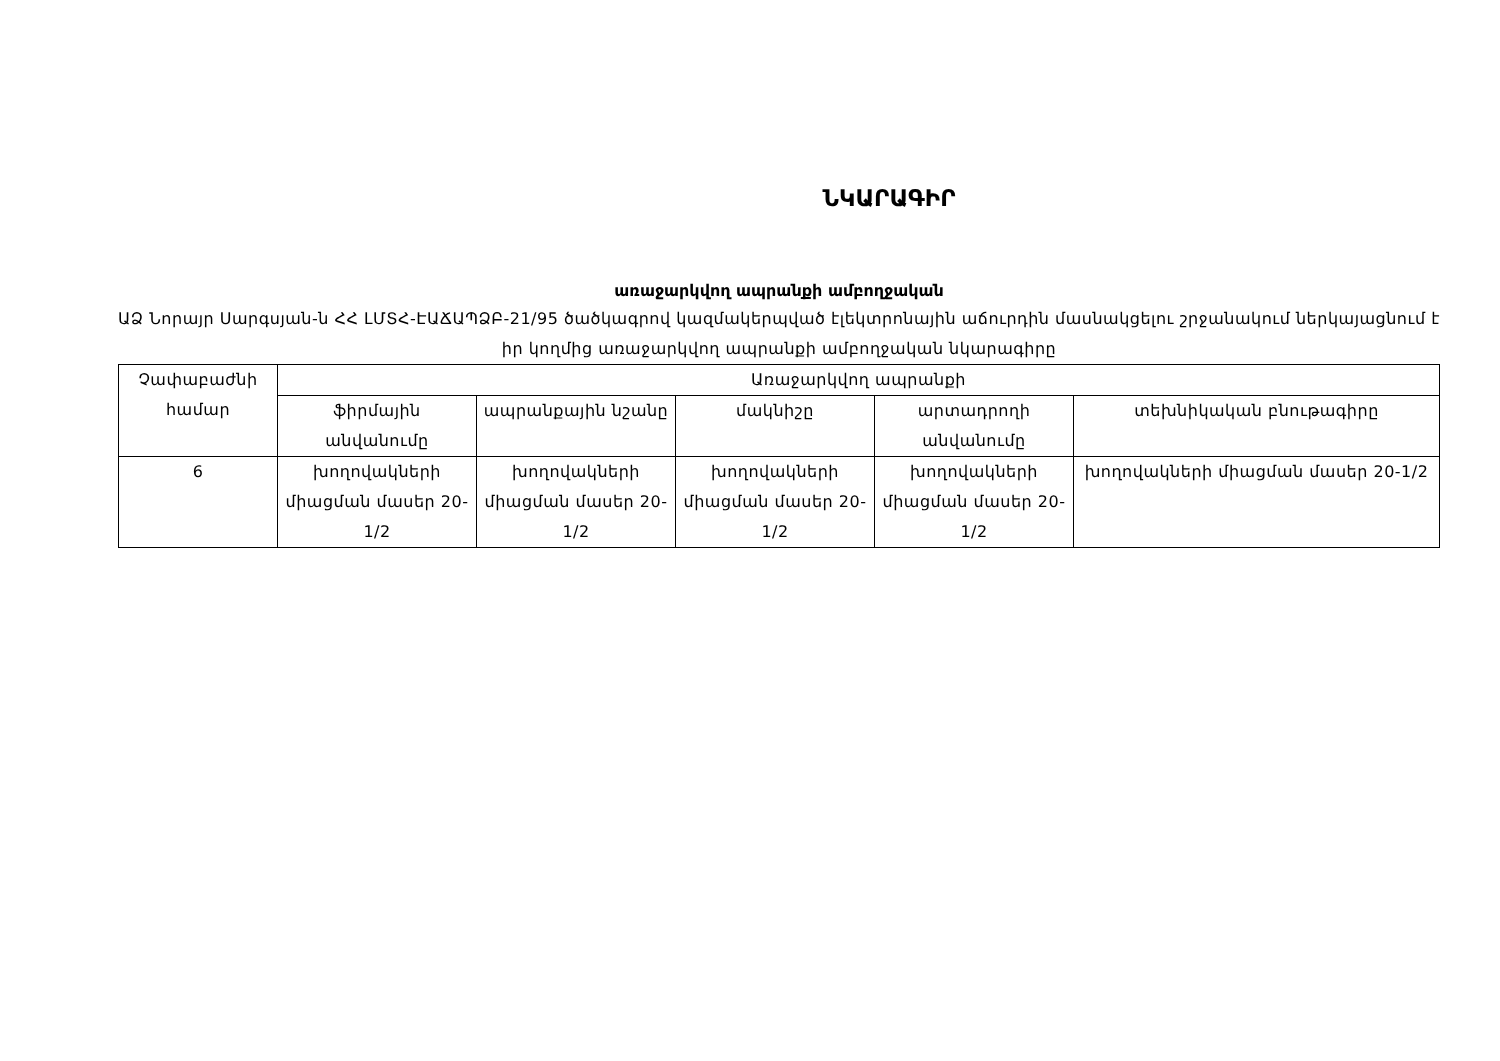ՆԿԱՐԱԳԻՐ
առաջարկվող ապրանքի ամբողջական
ԱՁ Նորայր Սարգսյան-ն ՀՀ ԼՄՏՀ-ԷԱՃԱՊՁԲ-21/95 ծածկագրով կազմակերպված էլեկտրոնային աճուրդին մասնակցելու շրջանակում ներկայացնում է իր կողմից առաջարկվող ապրանքի ամբողջական նկարագիրը
| Չափաբաժնի համար | Առաջարկվող ապրանքի | | | | |
| --- | --- | --- | --- | --- | --- |
| | ֆիրմային անվանումը | ապրանքային նշանը | մակնիշը | արտադրողի անվանումը | տեխնիկական բնութագիրը |
| 6 | խողովակների միացման մասեր 20-1/2 | խողովակների միացման մասեր 20-1/2 | խողովակների միացման մասեր 20-1/2 | խողովակների միացման մասեր 20-1/2 | խողովակների միացման մասեր 20-1/2 |